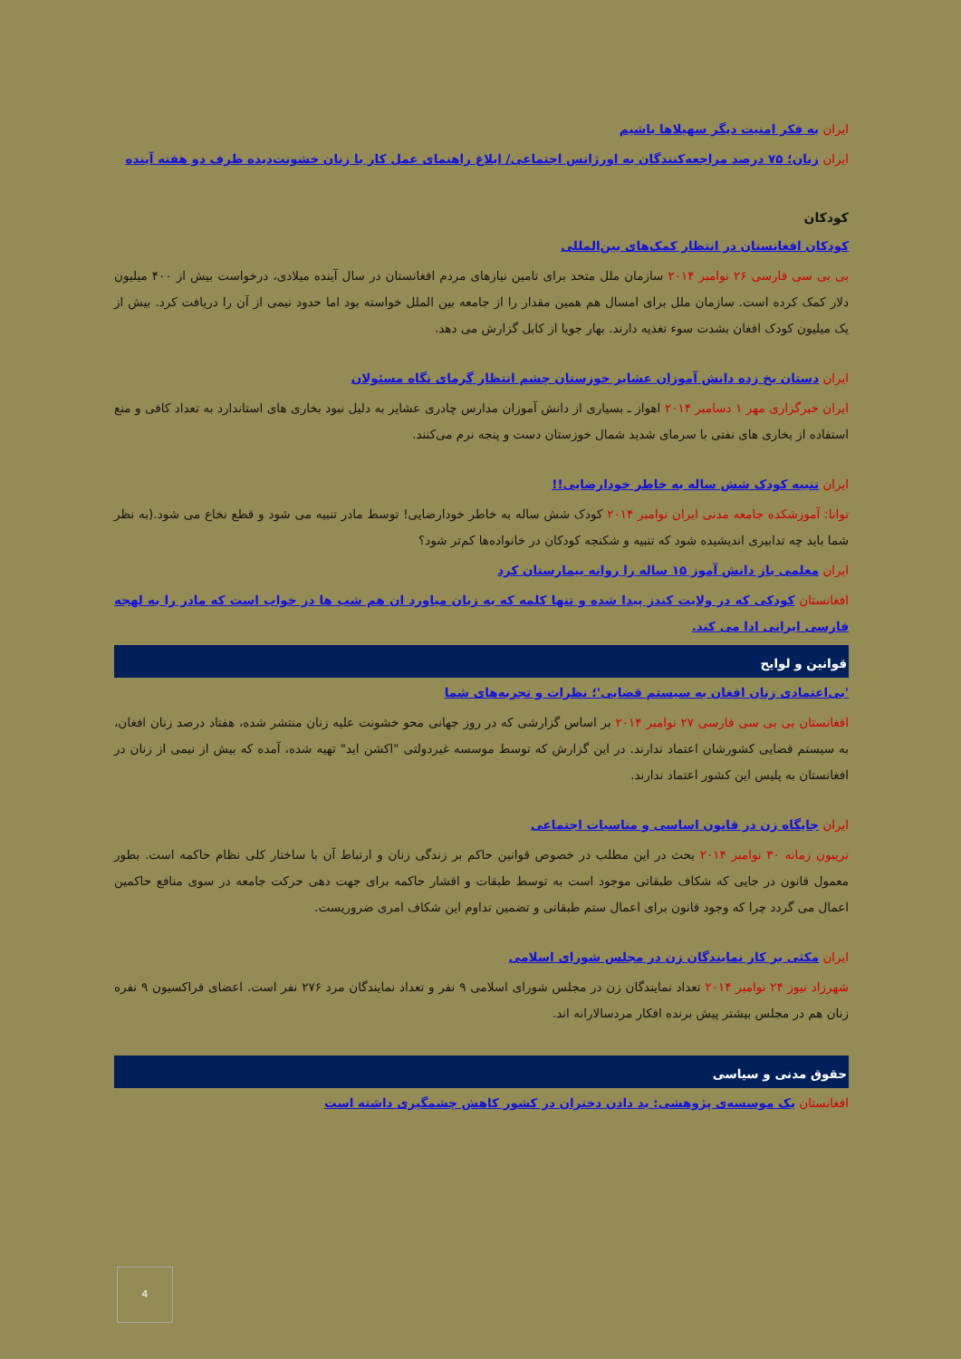ایران به فکر امنیت دیگر سهیلاها باشیم
ایران زنان؛ ۷۵ درصد مراجعه‌کنندگان به اورژانس اجتماعی/ ابلاغ راهنمای عمل کار با زنان خشونت‌دیده ظرف دو هفته آینده
کودکان
کودکان افغانستان در انتظار کمک‌های بین‌المللی
بی بی سی فارسی ۲۶ نوامبر ۲۰۱۴ سازمان ملل متحد برای تامین نیازهای مردم افغانستان در سال آینده میلادی، درخواست بیش از ۴۰۰ میلیون دلار کمک کرده است. سازمان ملل برای امسال هم همین مقدار را از جامعه بین الملل خواسته بود اما حدود نیمی از آن را دریافت کرد. بیش از یک میلیون کودک افغان بشدت سوء تغذیه دارند. بهار جویا از کابل گزارش می دهد.
ایران دستان یخ زده دانش آموزان عشایر خوزستان چشم انتظار گرمای نگاه مسئولان
ایران خبرگزاری مهر ۱ دسامبر ۲۰۱۴ اهواز ـ بسیاری از دانش آموزان مدارس چادری عشایر به دلیل نبود بخاری های استاندارد به تعداد کافی و منع استفاده از بخاری های نفتی با سرمای شدید شمال خوزستان دست و پنجه نرم می‌کنند.
ایران تنبیه کودک شش ساله به خاطر خودارضایی!!
توانا: آموزشکده جامعه مدنی ایران نوامبر ۲۰۱۴ کودک شش ساله به خاطر خودارضایی! توسط مادر تنبیه می شود و قطع نخاع می شود.(به نظر شما باید چه تدابیری اندیشیده شود که تنبیه و شکنجه کودکان در خانواده‌ها کم‌تر شود؟
ایران معلمی باز دانش آموز ۱۵ ساله را روانه بیمارستان کرد
افغانستان کودکی که در ولایت کندز پیدا شده و تنها کلمه که به زبان میاورد ان هم شب ها در خواب است که مادر را به لهجه فارسی ایرانی ادا می کند.
قوانین و لوایح
'بی‌اعتمادی زنان افغان به سیستم قضایی'؛ نظرات و تجربه‌های شما
افغانستان بی بی سی فارسی ۲۷ نوامبر ۲۰۱۴ بر اساس گزارشی که در روز جهانی محو خشونت علیه زنان منتشر شده، هفتاد درصد زنان افغان، به سیستم قضایی کشورشان اعتماد ندارند. در این گزارش که توسط موسسه غیردولتی "اکشن اید" تهیه شده، آمده که بیش از نیمی از زنان در افغانستان به پلیس این کشور اعتماد ندارند.
ایران جایگاه زن در قانون اساسی و مناسبات اجتماعی
تریبون زمانه ۳۰ نوامبر ۲۰۱۴ بحث در این مطلب در خصوص قوانین حاکم بر زندگی زنان و ارتباط آن با ساختار کلی نظام حاکمه است. بطور معمول قانون در جایی که شکاف طبقاتی موجود است به توسط طبقات و اقشار حاکمه برای جهت دهی حرکت جامعه در سوی منافع حاکمین اعمال می گردد چرا که وجود قانون برای اعمال ستم طبقاتی و تضمین تداوم این شکاف امری ضروریست.
ایران مکثی بر کار نمایندگان زن در مجلس شورای اسلامی
شهرزاد نیوز ۲۴ نوامبر ۲۰۱۴ تعداد نمایندگان زن در مجلس شورای اسلامی ۹ نفر و تعداد نمایندگان مرد ۲۷۶ نفر است. اعضای فراکسیون ۹ نفره زنان هم در مجلس بیشتر پیش برنده افکار مردسالارانه اند.
حقوق مدنی و سیاسی
افغانستان یک موسسه‌ی پژوهشی: بد دادن دختران در کشور کاهش چشمگیری داشته است
4